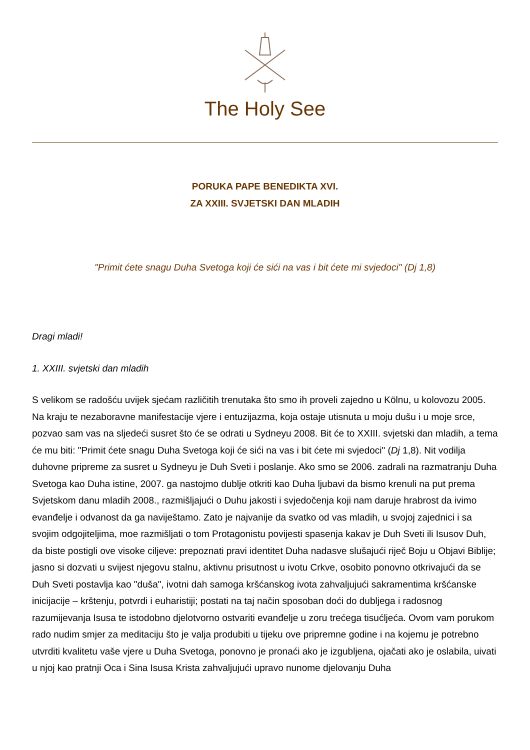The Holy See
PORUKA PAPE BENEDIKTA XVI.
ZA XXIII. SVJETSKI DAN MLADIH
"Primit ćete snagu Duha Svetoga koji će sići na vas i bit ćete mi svjedoci" (Dj 1,8)
Dragi mladi!
1. XXIII. svjetski dan mladih
S velikom se radošću uvijek sjećam različitih trenutaka što smo ih proveli zajedno u Kölnu, u kolovozu 2005. Na kraju te nezaboravne manifestacije vjere i entuzijazma, koja ostaje utisnuta u moju dušu i u moje srce, pozvao sam vas na sljedeći susret što će se odrati u Sydneyu 2008. Bit će to XXIII. svjetski dan mladih, a tema će mu biti: "Primit ćete snagu Duha Svetoga koji će sići na vas i bit ćete mi svjedoci" (Dj 1,8). Nit vodilja duhovne pripreme za susret u Sydneyu je Duh Sveti i poslanje. Ako smo se 2006. zadrali na razmatranju Duha Svetoga kao Duha istine, 2007. ga nastojmo dublje otkriti kao Duha ljubavi da bismo krenuli na put prema Svjetskom danu mladih 2008., razmišljajući o Duhu jakosti i svjedočenja koji nam daruje hrabrost da ivimo evanđelje i odvanost da ga naviještamo. Zato je najvanije da svatko od vas mladih, u svojoj zajednici i sa svojim odgojiteljima, moe razmišljati o tom Protagonistu povijesti spasenja kakav je Duh Sveti ili Isusov Duh, da biste postigli ove visoke ciljeve: prepoznati pravi identitet Duha nadasve slušajući riječ Boju u Objavi Biblije; jasno si dozvati u svijest njegovu stalnu, aktivnu prisutnost u ivotu Crkve, osobito ponovno otkrivajući da se Duh Sveti postavlja kao "duša", ivotni dah samoga kršćanskog ivota zahvaljujući sakramentima kršćanske inicijacije – krštenju, potvrdi i euharistiji; postati na taj način sposoban doći do dubljega i radosnog razumijevanja Isusa te istodobno djelotvorno ostvariti evanđelje u zoru trećega tisućljeća. Ovom vam porukom rado nudim smjer za meditaciju što je valja produbiti u tijeku ove pripremne godine i na kojemu je potrebno utvrditi kvalitetu vaše vjere u Duha Svetoga, ponovno je pronaći ako je izgubljena, ojačati ako je oslabila, uivati u njoj kao pratnji Oca i Sina Isusa Krista zahvaljujući upravo nunome djelovanju Duha